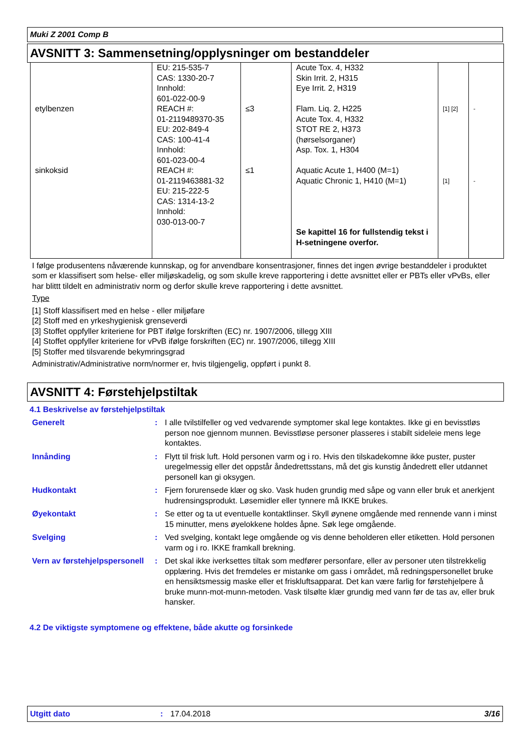Muki Z 2001 Comp B
AVSNITT 3: Sammensetning/opplysninger om bestanddeler
| etylbenzen sinkoksid | EU: 215-535-7 CAS: 1330-20-7 Innhold: 601-022-00-9 REACH #: 01-2119489370-35 EU: 202-849-4 CAS: 100-41-4 Innhold: 601-023-00-4 REACH #: 01-2119463881-32 EU: 215-222-5 CAS: 1314-13-2 Innhold: 030-013-00-7 | ≤3 ≤1 | Acute Tox. 4, H332 Skin Irrit. 2, H315 Eye Irrit. 2, H319 Flam. Liq. 2, H225 Acute Tox. 4, H332 STOT RE 2, H373 (hørselsorganer) Asp. Tox. 1, H304 Aquatic Acute 1, H400 (M=1) Aquatic Chronic 1, H410 (M=1) Se kapittel 16 for fullstendig tekst i H-setningene overfor. | [1] [2] [1] | - - |
I følge produsentens nåværende kunnskap, og for anvendbare konsentrasjoner, finnes det ingen øvrige bestanddeler i produktet som er klassifisert som helse- eller miljøskadelig, og som skulle kreve rapportering i dette avsnittet eller er PBTs eller vPvBs, eller har blittt tildelt en administrativ norm og derfor skulle kreve rapportering i dette avsnittet.
Type
[1] Stoff klassifisert med en helse - eller miljøfare
[2] Stoff med en yrkeshygienisk grenseverdi
[3] Stoffet oppfyller kriteriene for PBT ifølge forskriften (EC) nr. 1907/2006, tillegg XIII
[4] Stoffet oppfyller kriteriene for vPvB ifølge forskriften (EC) nr. 1907/2006, tillegg XIII
[5] Stoffer med tilsvarende bekymringsgrad
Administrativ/Administrative norm/normer er, hvis tilgjengelig, oppført i punkt 8.
AVSNITT 4: Førstehjelpstiltak
4.1 Beskrivelse av førstehjelpstiltak
Generelt : I alle tvilstilfeller og ved vedvarende symptomer skal lege kontaktes. Ikke gi en bevisstløs person noe gjennom munnen. Bevisstløse personer plasseres i stabilt sideleie mens lege kontaktes.
Innånding : Flytt til frisk luft. Hold personen varm og i ro. Hvis den tilskadekomne ikke puster, puster uregelmessig eller det oppstår åndedrettsstans, må det gis kunstig åndedrett eller utdannet personell kan gi oksygen.
Hudkontakt : Fjern forurensede klær og sko. Vask huden grundig med såpe og vann eller bruk et anerkjent hudrensingsprodukt. Løsemidler eller tynnere må IKKE brukes.
Øyekontakt : Se etter og ta ut eventuelle kontaktlinser. Skyll øynene omgående med rennende vann i minst 15 minutter, mens øyelokkene holdes åpne. Søk lege omgående.
Svelging : Ved svelging, kontakt lege omgående og vis denne beholderen eller etiketten. Hold personen varm og i ro. IKKE framkall brekning.
Vern av førstehjelpspersonell
: Det skal ikke iverksettes tiltak som medfører personfare, eller av personer uten tilstrekkelig opplæring. Hvis det fremdeles er mistanke om gass i området, må redningspersonellet bruke en hensiktsmessig maske eller et friskluftsapparat. Det kan være farlig for førstehjelpere å bruke munn-mot-munn-metoden. Vask tilsølte klær grundig med vann før de tas av, eller bruk hansker.
4.2 De viktigste symptomene og effektene, både akutte og forsinkede
Utgitt dato: 17.04.2018 3/16